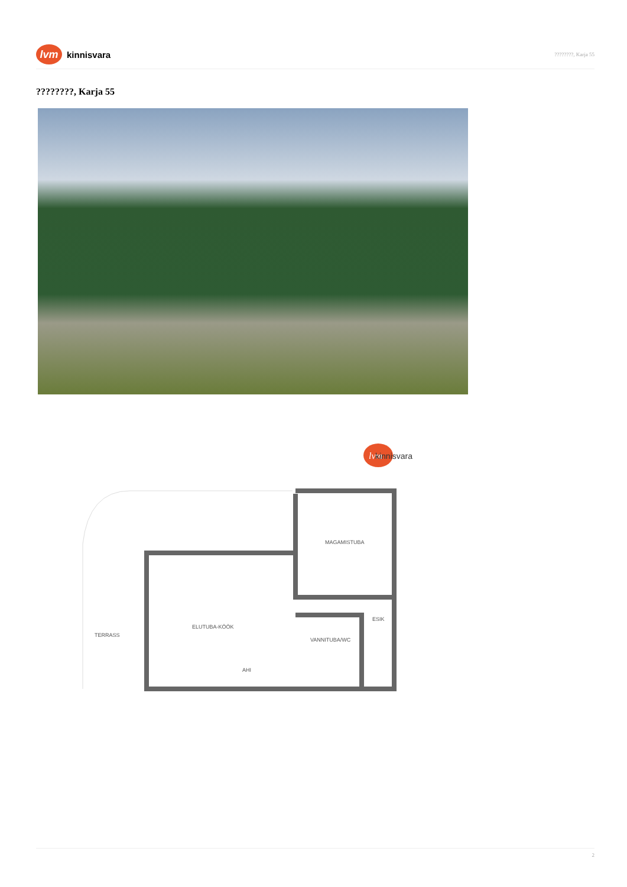lvm
kinnisvara
????????, Karja 55
????????, Karja 55
lvm
kinnisvara
MAGAMISTUBA
ESIK
ELUTUBA-KÖÖK
TERRASS
VANNITUBA/WC
AHI
2